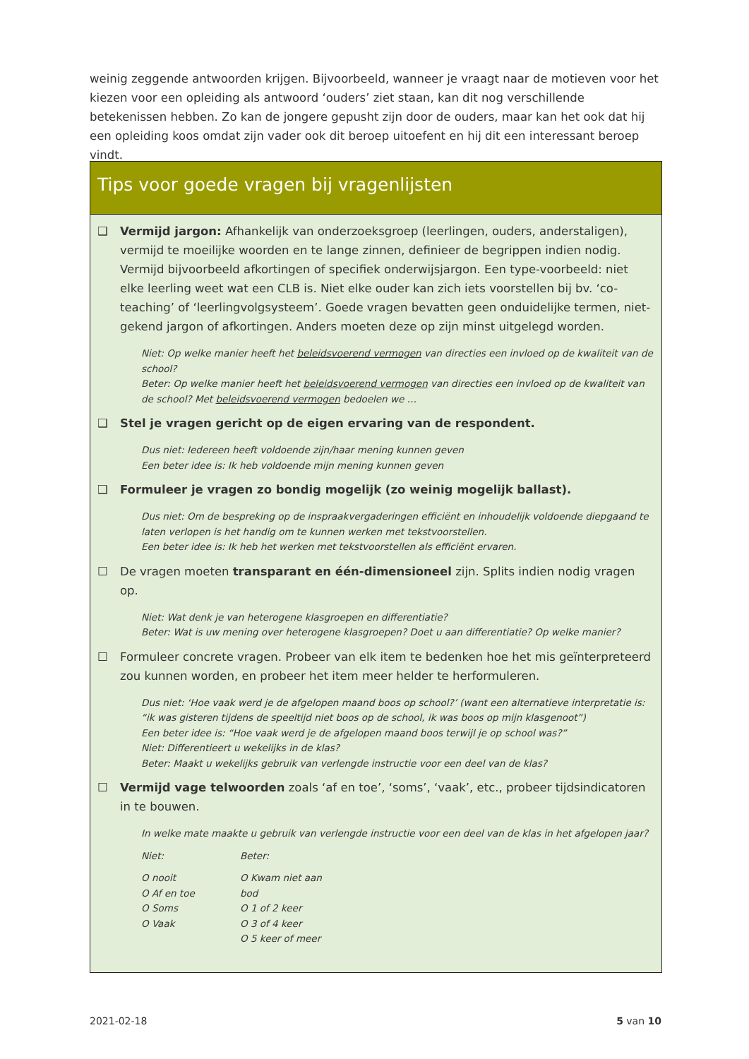weinig zeggende antwoorden krijgen. Bijvoorbeeld, wanneer je vraagt naar de motieven voor het kiezen voor een opleiding als antwoord ‘ouders’ ziet staan, kan dit nog verschillende betekenissen hebben. Zo kan de jongere gepusht zijn door de ouders, maar kan het ook dat hij een opleiding koos omdat zijn vader ook dit beroep uitoefent en hij dit een interessant beroep vindt.
Tips voor goede vragen bij vragenlijsten
❑ Vermijd jargon: Afhankelijk van onderzoeksgroep (leerlingen, ouders, anderstaligen), vermijd te moeilijke woorden en te lange zinnen, definieer de begrippen indien nodig. Vermijd bijvoorbeeld afkortingen of specifiek onderwijsjargon. Een type-voorbeeld: niet elke leerling weet wat een CLB is. Niet elke ouder kan zich iets voorstellen bij bv. ‘co-teaching’ of ‘leerlingvolgsysteem’. Goede vragen bevatten geen onduidelijke termen, niet-gekend jargon of afkortingen. Anders moeten deze op zijn minst uitgelegd worden.
Niet: Op welke manier heeft het beleidsvoerend vermogen van directies een invloed op de kwaliteit van de school?
Beter: Op welke manier heeft het beleidsvoerend vermogen van directies een invloed op de kwaliteit van de school? Met beleidsvoerend vermogen bedoelen we …
❑ Stel je vragen gericht op de eigen ervaring van de respondent.
Dus niet: Iedereen heeft voldoende zijn/haar mening kunnen geven
Een beter idee is: Ik heb voldoende mijn mening kunnen geven
❑ Formuleer je vragen zo bondig mogelijk (zo weinig mogelijk ballast).
Dus niet: Om de bespreking op de inspraakvergaderingen efficiënt en inhoudelijk voldoende diepgaand te laten verlopen is het handig om te kunnen werken met tekstvoorstellen.
Een beter idee is: Ik heb het werken met tekstvoorstellen als efficiënt ervaren.
☐ De vragen moeten transparant en één-dimensioneel zijn. Splits indien nodig vragen op.
Niet: Wat denk je van heterogene klasgroepen en differentiatie?
Beter: Wat is uw mening over heterogene klasgroepen? Doet u aan differentiatie? Op welke manier?
☐ Formuleer concrete vragen. Probeer van elk item te bedenken hoe het mis geïnterpreteerd zou kunnen worden, en probeer het item meer helder te herformuleren.
Dus niet: ‘Hoe vaak werd je de afgelopen maand boos op school?’ (want een alternatieve interpretatie is: “ik was gisteren tijdens de speeltijd niet boos op de school, ik was boos op mijn klasgenoot”)
Een beter idee is: “Hoe vaak werd je de afgelopen maand boos terwijl je op school was?”
Niet: Differentieert u wekelijks in de klas?
Beter: Maakt u wekelijks gebruik van verlengde instructie voor een deel van de klas?
☐ Vermijd vage telwoorden zoals ‘af en toe’, ‘soms’, ‘vaak’, etc., probeer tijdsindicatoren in te bouwen.
In welke mate maakte u gebruik van verlengde instructie voor een deel van de klas in het afgelopen jaar?
Niet: Beter:
O nooit
O Af en toe
O Soms
O Vaak
O Kwam niet aan bod
O 1 of 2 keer
O 3 of 4 keer
O 5 keer of meer
2021-02-18 5 van 10